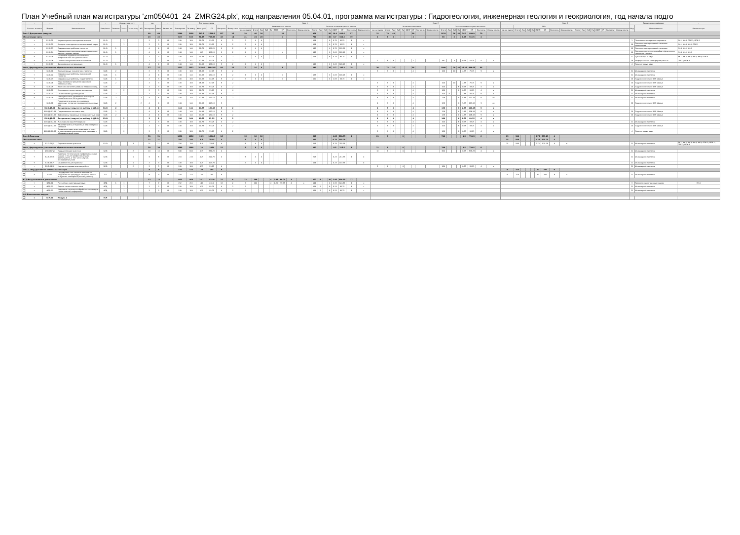План Учебный план магистратуры 'zm050401_24_ZMRG24.plx', код направления 05.04.01, программа магистратуры : Гидрогеология, инженерная геология и геокриология, год начала подго
| - | - | - | - | - | Формы пром. атт. | | | | з.е. | | - | Итого акад.часов | | | | | | Курс 1 | | | | | | | | | | | | | | | | | Курс 2 | | | | | | | | | | | | | | | | | Курс 3 | | | | | | | | | | | | | | | | | Закрепленная кафедра | | - |
| --- | --- | --- | --- | --- | --- | --- | --- | --- | --- | --- | --- | --- | --- | --- | --- | --- | --- | --- | --- | --- | --- | --- | --- | --- | --- | --- | --- | --- | --- | --- | --- | --- | --- | --- | --- | --- | --- | --- | --- | --- | --- | --- | --- | --- | --- | --- | --- | --- | --- | --- | --- | --- | --- | --- | --- | --- | --- | --- | --- | --- | --- | --- | --- | --- | --- | --- | --- | --- | --- | --- | --- |
| - | Считать в плане | Индекс | Наименование | Блок/часть | Экзамен | Зачет | Зачет с оц. | КП | Экспертное | Факт | Часов в з.е. | Экспертное | По плану | Конт. раб. | СР | Контроль | Интер часы | - | Установочная сессия | | | | | | | | Зачетно-экзаменационная сессия | | | | | | | | - | Установочная сессия | | | | | | | | Зачетно-экзаменационная сессия | | | | | | | | - | ГИА | | | | | | | | - | | | | | | | | Код | Наименование | Компетенции |
| | | | | | | | | | | | | | | | | | | з.е. на курсе | Итого | Лек | Лаб | Пр | ИВКР | СР | Контроль | Формы контр. | Итого | Лек | Лаб | Пр | ИВКР | СР | Контроль | Формы контр. | з.е. на курсе | Итого | Лек | Лаб | Пр | ИВКР | СР | Контроль | Формы контр. | Итого | Лек | Лаб | Пр | ИВКР | СР | Контроль | Формы контр. | з.е. на курсе | Итого | Лек | Лаб | Пр | ИВКР | СР | Контроль | Формы контр. | Итого | Лек | Лаб | Пр | ИВКР | СР | Контроль | Формы контр. | | | |
| Блок 1.Дисциплины (модули) | | | | | | | | | 60 | 60 | | 2160 | 2160 | 242.5 | 1790.5 | 127 | 36 | 28 | 40 | 28 | | | | 12 | | | 968 | | | 56 | 14.4 | 840.6 | 57 | | 32 | 78 | 40 | | | | 38 | | | 1074 | | 36 | 42 | 26.1 | 899.9 | 70 | | | | | | | | | | | | | | | | | | | | | |
| Обязательная часть | | | | | | | | | 23 | 23 | | 828 | 828 | 81.45 | 703.55 | 43 | 14 | 21 | 24 | 20 | | | | 4 | | | 732 | | | 40 | 8.7 | 644.3 | 39 | | 2 | 6 | 4 | | | | 2 | | | 66 | | 8 | | 0.75 | 53.25 | 4 | | | | | | | | | | | | | | | | | | | | | |
| | + | Б1.О.01 | Мировые рынки минерального сырья | Б1.О | | 1 | | | 3 | 3 | 36 | 108 | 108 | 10.75 | 93.25 | 4 | 2 | 3 | 4 | 4 | | | | | | | 104 | | | 6 | 0.75 | 93.25 | 4 | з | | | | | | | | | | | | | | | | | | | | | | | | | | | | | | | | | | | 1 | Экономики минерально-сырьевого | УК-1; УК-4; ОПК-1; ОПК-3 |
| | + | Б1.О.02 | История и методология геологической науки | Б1.О | | 1 | | | 3 | 3 | 36 | 108 | 108 | 10.75 | 93.25 | 4 | 2 | 3 | 4 | 4 | | | | | | | 104 | | | 6 | 0.75 | 93.25 | 4 | з | | | | | | | | | | | | | | | | | | | | | | | | | | | | | | | | | | | 19 | Геологии месторождений полезных ископаемых | УК-1; УК-4; УК-5; ОПК-1 |
| | + | Б1.О.03 | Современные проблемы геологии | Б1.О | 1 | | | | 4 | 4 | 36 | 144 | 144 | 12.75 | 122.25 | 9 | 2 | 4 | 4 | 4 | | | | | | | 140 | | | 8 | 0.75 | 122.25 | 9 | э | | | | | | | | | | | | | | | | | | | | | | | | | | | | | | | | | | | 19 | Геологии месторождений полезных | УК-4; УК-5; УК-6 |
| | + | Б1.О.04 | Современные коммуникативные технологии на иностранных языках | Б1.О | 1 | | | | 4 | 4 | 36 | 144 | 144 | 8.85 | 126.15 | 9 | 2 | 4 | 4 | | | | | 4 | | | 140 | | | 6 | 2.85 | 122.15 | 9 | э | | | | | | | | | | | | | | | | | | | | | | | | | | | | | | | | | | | 10 | Геотехнологических способов и физических процессов горного | УК-4; УК-5; УК-6 |
| | + | Б1.О.05 | Психолого-педагогические основы профессиональной деятельности | Б1.О | | 1 | | | 3 | 3 | 36 | 108 | 108 | 10.75 | 93.25 | 4 | 2 | 3 | 4 | 4 | | | | | | | 104 | | | 6 | 0.75 | 93.25 | 4 | з | | | | | | | | | | | | | | | | | | | | | | | | | | | | | | | | | | | 4 | Гуманитарных наук | УК-1; УК-3; УК-4; УК-5; УК-6; ОПК-4 |
| | + | Б1.О.06 | Системы искусственного интеллекта | Б1.О | | 2 | | | 2 | 2 | 36 | 72 | 72 | 12.75 | 55.25 | 4 | 2 | | | | | | | | | | | | | | | | | | 2 | 6 | 4 | | | | 2 | | | 66 | | 8 | | 0.75 | 53.25 | 4 | з | | | | | | | | | | | | | | | | | | 28 | Информатики и геоинформационных | ОПК-1; ОПК-3 |
| | + | Б1.О.07 | Философия естествознания | Б1.О | 1 | | | | 4 | 4 | 36 | 144 | 144 | 14.85 | 120.15 | 9 | 2 | 4 | 4 | 4 | | | | | | | 140 | | | 8 | 2.85 | 120.15 | 9 | э | | | | | | | | | | | | | | | | | | | | | | | | | | | | | | | | | | | 4 | Гуманитарных наук | |
| Часть, формируемая участниками образовательных отношений | | | | | | | | | 37 | 37 | | 1332 | 1332 | 161.05 | 1086.95 | 84 | 22 | 7 | 16 | 8 | | | | 8 | | | 236 | | | 16 | 5.7 | 196.3 | 18 | | 30 | 72 | 36 | | | | 36 | | | 1008 | | 28 | 42 | 25.35 | 846.65 | 66 | | | | | | | | | | | | | | | | | | | | | |
| | + | Б1.В.01 | Компьютерные технологии в геологии | Б1.В | 2 | | | | 3 | 3 | 36 | 108 | 108 | 16.85 | 82.15 | 9 | 2 | | | | | | | | | | | | | | | | | | 3 | 8 | 4 | | | | 4 | | | 100 | | 10 | | 2.85 | 78.15 | 9 | э | | | | | | | | | | | | | | | | | | 21 | Инженерной геологии | |
| | + | Б1.В.02 | Современные проблемы инженерной геологии | Б1.В | 1 | | | | 4 | 4 | 36 | 144 | 144 | 14.85 | 120.15 | 9 | 2 | 4 | 8 | 4 | | | | 4 | | | 136 | | | 8 | 2.85 | 116.15 | 9 | э | | | | | | | | | | | | | | | | | | | | | | | | | | | | | | | | | | | 21 | Инженерной геологии | |
| | + | Б1.В.03 | Современные проблемы гидрогеологии | Б1.В | 1 | | | | 3 | 3 | 36 | 108 | 108 | 14.85 | 84.15 | 9 | 2 | 3 | 8 | 4 | | | | 4 | | | 100 | | | 8 | 2.85 | 80.15 | 9 | э | | | | | | | | | | | | | | | | | | | | | | | | | | | | | | | | | | | 20 | Гидрогеологии им. В.М. Швеца | |
| | + | Б1.В.04 | Моделирование процессов движения подземных вод | Б1.В | 2 | | | | 3 | 3 | 36 | 108 | 108 | 16.85 | 82.15 | 9 | 2 | | | | | | | | | | | | | | | | | | 3 | 8 | 4 | | | | 4 | | | 100 | | 10 | | 2.85 | 78.15 | 9 | э | | | | | | | | | | | | | | | | | | 20 | Гидрогеологии им. В.М. Швеца | |
| | + | Б1.В.05 | Комплексное использование подземных вод | Б1.В | | 2 | | | 3 | 3 | 36 | 108 | 108 | 10.75 | 93.25 | 4 | 2 | | | | | | | | | | | | | | | | | | 3 | 8 | 4 | | | | 4 | | | 100 | | | 6 | 0.75 | 89.25 | 4 | з | | | | | | | | | | | | | | | | | | 20 | Гидрогеологии им. В.М. Швеца | |
| | + | Б1.В.06 | Инженерно-геологическая экспертиза | Б1.В | | 2 | | | 3 | 3 | 36 | 108 | 108 | 10.75 | 93.25 | 4 | 4 | | | | | | | | | | | | | | | | | | 3 | 8 | 4 | | | | 4 | | | 100 | | | 6 | 0.75 | 89.25 | 4 | з | | | | | | | | | | | | | | | | | | 21 | Инженерной геологии | |
| | + | Б1.В.07 | Генетическое грунтоведение | Б1.В | 2 | | | | 3 | 3 | 36 | 108 | 108 | 14.85 | 84.15 | 9 | 2 | | | | | | | | | | | | | | | | | | 3 | 8 | 4 | | | | 4 | | | 100 | 8 | | | 2.85 | 80.15 | 9 | э | | | | | | | | | | | | | | | | | | 21 | Инженерной геологии | |
| | + | Б1.В.08 | Планирование и управление инженерно-геологическими исследованиями | Б1.В | 2 | | | 2 | 4 | 4 | 36 | 144 | 144 | 17.85 | 117.15 | 9 | 2 | | | | | | | | | | | | | | | | | | 4 | 8 | 4 | | | | 4 | | | 136 | | | 8 | 5.85 | 113.15 | 9 | эп | | | | | | | | | | | | | | | | | | 21 | Инженерной геологии | |
| | + | Б1.В.09 | Гидрогеологические исследования различных типов месторождений подземных вод | Б1.В | 2 | | | 2 | 4 | 4 | 36 | 144 | 144 | 17.85 | 117.15 | 9 | | | | | | | | | | | | | | | | | | | 4 | 8 | 4 | | | | 4 | | | 136 | | | 8 | 5.85 | 113.15 | 9 | эп | | | | | | | | | | | | | | | | | | 20 | Гидрогеологии им. В.М. Швеца | |
| | + | Б1.В.ДВ.01 | Дисциплины (модули) по выбору 1 (ДВ.1) | Б1.В | 2 | | | | 4 | 4 | | 144 | 144 | 14.85 | 120.15 | 9 | 2 | | | | | | | | | | | | | | | | | | 4 | 8 | 4 | | | | 4 | | | 136 | | | 8 | 2.85 | 116.15 | 9 | э | | | | | | | | | | | | | | | | | | | | |
| | - | Б1.В.ДВ.01.01 | Гидрогеохимия питьевых вод | Б1.В | 2 | | | | 4 | 4 | 36 | 144 | 144 | 14.85 | 120.15 | 9 | 2 | | | | | | | | | | | | | | | | | | 4 | 8 | 4 | | | | 4 | | | 136 | | | 8 | 2.85 | 116.15 | 9 | э | | | | | | | | | | | | | | | | | | 20 | Гидрогеологии им. В.М. Швеца | |
| | - | Б1.В.ДВ.01.02 | Взаимосвязь подземных и поверхностных вод | Б1.В | 2 | | | | 4 | 4 | 36 | 144 | 144 | 14.85 | 120.15 | 9 | 2 | | | | | | | | | | | | | | | | | | 4 | 8 | 4 | | | | 4 | | | 136 | | | 8 | 2.85 | 116.15 | 9 | э | | | | | | | | | | | | | | | | | | 20 | Гидрогеологии им. В.М. Швеца | |
| | + | Б1.В.ДВ.02 | Дисциплины (модули) по выбору 2 (ДВ.2) | Б1.В | | 2 | | | 3 | 3 | | 108 | 108 | 10.75 | 93.25 | 4 | 2 | | | | | | | | | | | | | | | | | | 3 | 8 | 4 | | | | 4 | | | 100 | | | 6 | 0.75 | 89.25 | 4 | з | | | | | | | | | | | | | | | | | | | | |
| | + | Б1.В.ДВ.02.01 | Инженерное мерзлотоведение | Б1.В | | 2 | | | 3 | 3 | 36 | 108 | 108 | 10.75 | 93.25 | 4 | 2 | | | | | | | | | | | | | | | | | | 3 | 8 | 4 | | | | 4 | | | 100 | | | 6 | 0.75 | 89.25 | 4 | з | | | | | | | | | | | | | | | | | | 21 | Инженерной геологии | |
| | - | Б1.В.ДВ.02.02 | Качество пресных подземных вод и здоровье человека | Б1.В | | 2 | | | 3 | 3 | 36 | 108 | 108 | 10.75 | 93.25 | 4 | 2 | | | | | | | | | | | | | | | | | | 3 | 8 | 4 | | | | 4 | | | 100 | | | 6 | 0.75 | 89.25 | 4 | з | | | | | | | | | | | | | | | | | | 20 | Гидрогеологии им. В.М. Швеца | |
| | - | Б1.В.ДВ.02.03 | Социальная адаптация инвалидов и лиц с ограниченными возможностями здоровья к образовательной среде | Б1.В | | 2 | | | 3 | 3 | 36 | 108 | 108 | 10.75 | 93.25 | 4 | 2 | | | | | | | | | | | | | | | | | | 3 | 8 | 4 | | | | 4 | | | 100 | | | 6 | 0.75 | 89.25 | 4 | з | | | | | | | | | | | | | | | | | | 4 | Гуманитарных наук | |
| Блок 2.Практика | | | | | | | | | 51 | 51 | | 1836 | 1836 | 23.5 | 1804.5 | 16 | | 15 | 12 | 12 | | | | | | | 536 | | | | 1.25 | 530.75 | 4 | | 21 | 8 | | | 8 | | | | | 748 | | | | 1.5 | 738.5 | 8 | | 15 | 540 | | | | 0.75 | 535.25 | 4 | | | | | | | | | | | | |
| Обязательная часть | | | | | | | | | 21 | 21 | | 756 | 756 | 5.5 | 750.5 | 4 | | 6 | 4 | 4 | | | | | | | 216 | | | | 0.75 | 215.25 | | | | | | | | | | | | | | | | | | | | 15 | 540 | | | | 0.75 | 535.25 | 4 | | | | | | | | | | | | |
| | + | Б2.О.01(У) | Педагогическая практика | Б2.О | | | 3 | | 21 | 21 | 36 | 756 | 756 | 5.5 | 750.5 | 4 | | 6 | 4 | 4 | | | | | | | 216 | | | | 0.75 | 215.25 | | | | | | | | | | | | | | | | | | | | 15 | 540 | | | | 0.75 | 535.25 | 4 | о | | | | | | | | | 21 | Инженерной геологии | УК-1; УК-2; УК-3; УК-4; УК-5; ОПК-1; ОПК-2; ОПК-3; ОПК-4 |
| Часть, формируемая участниками образовательных отношений | | | | | | | | | 30 | 30 | | 1080 | 1080 | 18 | 1054 | 12 | | 9 | 8 | 8 | | | | | | | 320 | | | | 0.5 | 315.5 | 4 | | 21 | 8 | | | 8 | | | | | 748 | | | | 1.5 | 738.5 | 8 | | | | | | | | | | | | | | | | | | | | | |
| | + | Б2.В.01(Пд) | Преддипломная практика | Б2.В | | | 2 | | 18 | 18 | 36 | 648 | 648 | 4.75 | 639.25 | 4 | | | | | | | | | | | | | | | | | | | 18 | 4 | | | 4 | | | | | 644 | | | | 0.75 | 639.25 | 4 | о | | | | | | | | | | | | | | | | | | 21 | Инженерной геологии | |
| | + | Б2.В.02(П) | Практика по получению профессиональных умений и опыта профессиональной деятельности, в том числе научно-исследовательской | Б2.В | | | 1 | | 6 | 6 | 36 | 216 | 216 | 4.25 | 211.75 | 4 | | 6 | 4 | 4 | | | | | | | 216 | | | | 0.25 | 211.75 | 4 | о | | | | | | | | | | | | | | | | | | | | | | | | | | | | | | | | | | | 21 | Инженерной геологии | |
| | + | Б2.В.03(У) | Ознакомительная практика | Б2.В | | | 1 | | 3 | 3 | 36 | 108 | 108 | 4.25 | 103.75 | | | 3 | 4 | 4 | | | | | | | 104 | | | | 0.25 | 103.75 | | о | | | | | | | | | | | | | | | | | | | | | | | | | | | | | | | | | | | 21 | Инженерной геологии | |
| | + | Б2.В.04(Н) | Научно-исследовательская работа | Б2.В | | | 2 | | 3 | 3 | 36 | 108 | 108 | 4.75 | 99.25 | 4 | | | | | | | | | | | | | | | | | | | 3 | 4 | | | 4 | | | | | 104 | | | | 0.75 | 99.25 | 4 | о | | | | | | | | | | | | | | | | | | 21 | Инженерной геологии | |
| Блок 3.Государственная итоговая аттестация | | | | | | | | | 9 | 9 | | 324 | 324 | 30 | 285 | 9 | | | | | | | | | | | | | | | | | | | | | | | | | | | | | | | | | | | | 9 | 324 | | | | 30 | 285 | 9 | | | | | | | | | | | | |
| | + | Б3.01 | Государственная итоговая аттестация (подготовка к процедуре защиты и защита выпускной квалификационной работы) | Б3 | 3 | | | | 9 | 9 | 36 | 324 | 324 | 30 | 285 | 9 | | | | | | | | | | | | | | | | | | | | | | | | | | | | | | | | | | | | 9 | 324 | | | | 30 | 285 | 9 | э | | | | | | | | | 21 | Инженерной геологии | |
| ФТД.Факультативные дисциплины | | | | | | | | | 13 | 13 | | 468 | 468 | 31.1 | 415.9 | 21 | 6 | 13 | 108 | | | 4 | 0.25 | 99.75 | 4 | | 360 | 4 | | 20 | 2.85 | 316.15 | 17 | | | | | | | | | | | | | | | | | | | | | | | | | | | | | | | | | | | | | | |
| | + | ФТД.01 | Русский как иностранный язык | ФТД | 1 | 1 | | | 7 | 7 | 36 | 252 | 252 | 14.6 | 224.4 | 13 | 2 | 7 | 108 | | | 4 | 0.25 | 99.75 | 4 | з | 144 | | | 8 | 2.35 | 124.65 | 9 | э | | | | | | | | | | | | | | | | | | | | | | | | | | | | | | | | | | | 3 | Русского и иностранных языков | УК-4 |
| | + | ФТД.02 | Теория геологического поля | ФТД | | 1 | | | 3 | 3 | 36 | 108 | 108 | 8.25 | 95.75 | 4 | 2 | 3 | | | | | | | | | 108 | 2 | | 6 | 0.25 | 95.75 | 4 | з | | | | | | | | | | | | | | | | | | | | | | | | | | | | | | | | | | | 21 | Инженерной геологии | |
| | + | ФТД.03 | Цифровые технологии обработки инженерно-геологической информации | ФТД | | 1 | | | 3 | 3 | 36 | 108 | 108 | 8.25 | 95.75 | 4 | 2 | 3 | | | | | | | | | 108 | 2 | | 6 | 0.25 | 95.75 | 4 | з | | | | | | | | | | | | | | | | | | | | | | | | | | | | | | | | | | | 21 | Инженерной геологии | |
| К.М.Комплексные модули | | | | | | | | | | | | | | | | | | | | | | | | | | | | | | | | | | | | | | | | | | | | | | | | | | | | | | | | | | | | | | | | | | | | | | | |
| | + | К.М.01 | Модуль 1 | К.М | | | | | | | | | | | | | | | | | | | | | | | | | | | | | | | | | | | | | | | | | | | | | | | | | | | | | | | | | | | | | | | | | | | |